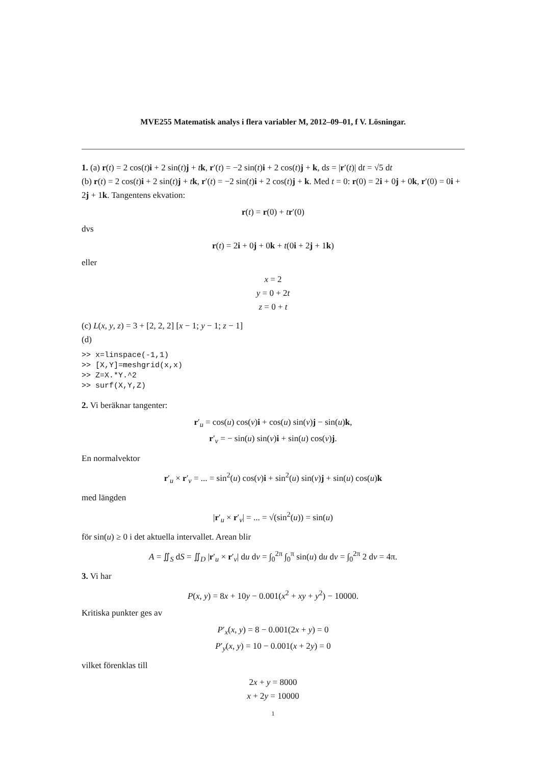MVE255 Matematisk analys i flera variabler M, 2012–09–01, f V. Lösningar.
1. (a) r(t) = 2 cos(t)i + 2 sin(t)j + tk, r′(t) = −2 sin(t)i + 2 cos(t)j + k, ds = |r′(t)| dt = √5 dt
(b) r(t) = 2 cos(t)i + 2 sin(t)j + tk, r′(t) = −2 sin(t)i + 2 cos(t)j + k. Med t = 0: r(0) = 2i + 0j + 0k, r′(0) = 0i + 2j + 1k. Tangentens ekvation:
r(t) = r(0) + tr′(0)
dvs
r(t) = 2i + 0j + 0k + t(0i + 2j + 1k)
eller
x = 2
y = 0 + 2t
z = 0 + t
(c) L(x, y, z) = 3 + [2, 2, 2] [x − 1; y − 1; z − 1]
(d)
>> x=linspace(-1,1) >> [X,Y]=meshgrid(x,x) >> Z=X.*Y.^2 >> surf(X,Y,Z)
2. Vi beräknar tangenter:
r′<sub>u</sub> = cos(u) cos(v)i + cos(u) sin(v)j − sin(u)k,
r′<sub>v</sub> = − sin(u) sin(v)i + sin(u) cos(v)j.
En normalvektor
r′<sub>u</sub> × r′<sub>v</sub> = ... = sin<sup>2</sup>(u) cos(v)i + sin<sup>2</sup>(u) sin(v)j + sin(u) cos(u)k
med längden
|r′<sub>u</sub> × r′<sub>v</sub>| = ... = √(sin<sup>2</sup>(u)) = sin(u)
för sin(u) ≥ 0 i det aktuella intervallet. Arean blir
A = ∬<sub>S</sub> dS = ∬<sub>D</sub> |r′<sub>u</sub> × r′<sub>v</sub>| du dv = ∫<sub>0</sub><sup>2π</sup> ∫<sub>0</sub><sup>π</sup> sin(u) du dv = ∫<sub>0</sub><sup>2π</sup> 2 dv = 4π.
3. Vi har
P(x, y) = 8x + 10y − 0.001(x<sup>2</sup> + xy + y<sup>2</sup>) − 10000.
Kritiska punkter ges av
P′<sub>x</sub>(x, y) = 8 − 0.001(2x + y) = 0
P′<sub>y</sub>(x, y) = 10 − 0.001(x + 2y) = 0
vilket förenklas till
2x + y = 8000
x + 2y = 10000
1